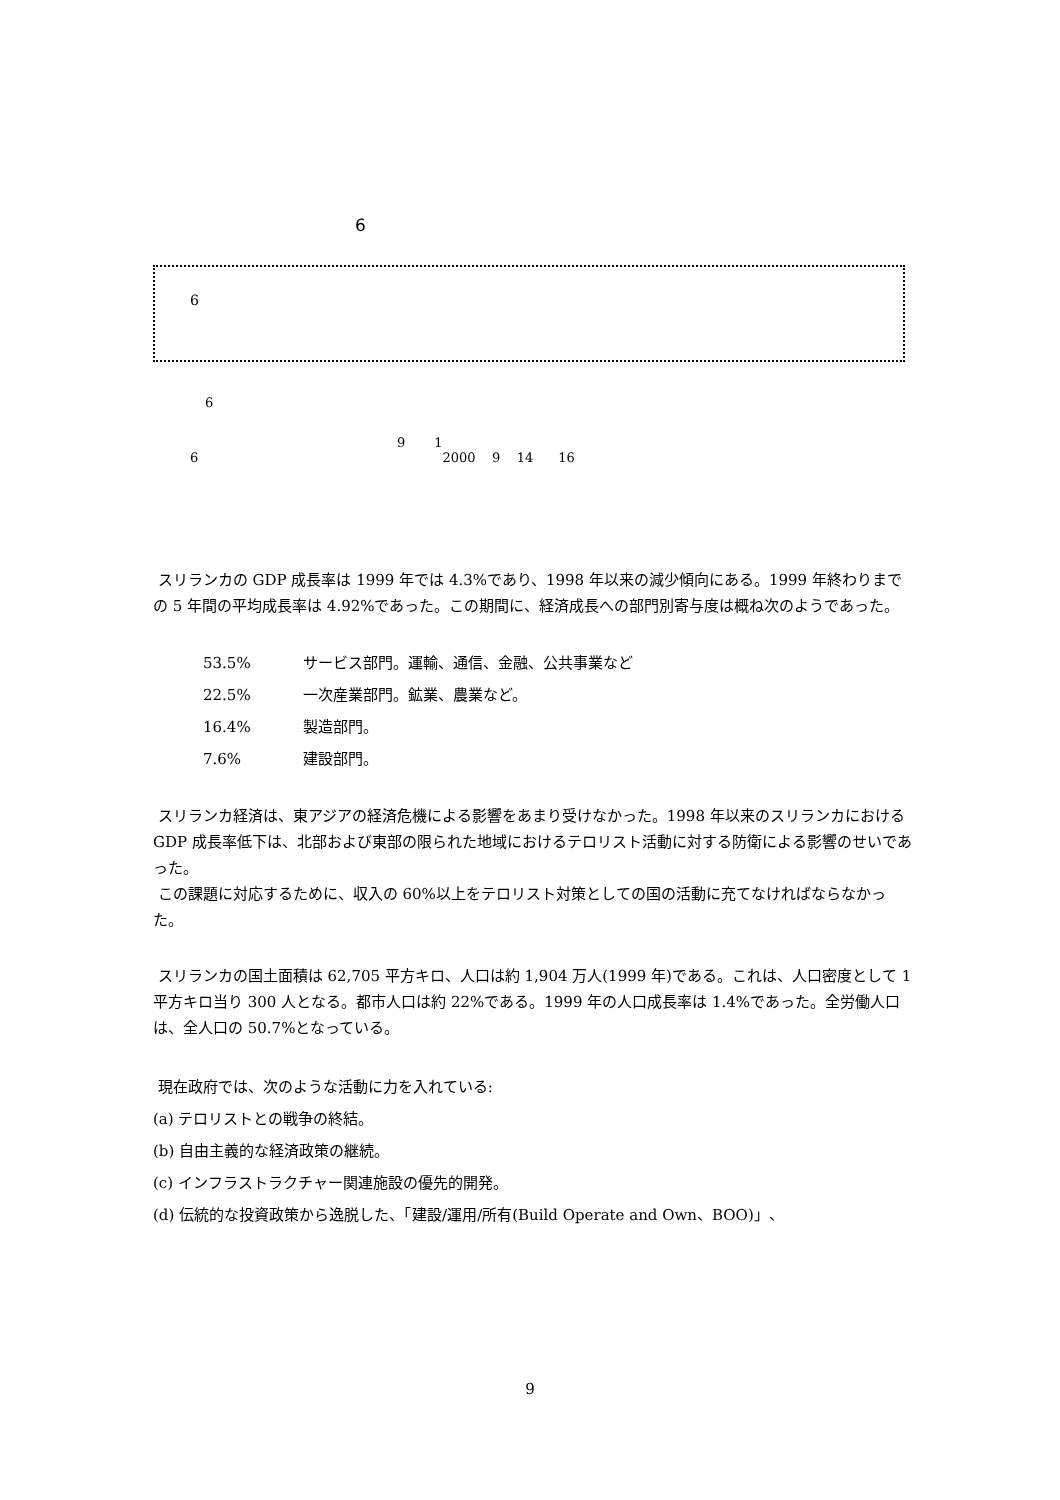6
6
6
9 1
6 2000 9 14 16
スリランカの GDP 成長率は 1999 年では 4.3%であり、1998 年以来の減少傾向にある。1999 年終わりまでの 5 年間の平均成長率は 4.92%であった。この期間に、経済成長への部門別寄与度は概ね次のようであった。
53.5% サービス部門。運輸、通信、金融、公共事業など
22.5% 一次産業部門。鉱業、農業など。
16.4% 製造部門。
7.6% 建設部門。
スリランカ経済は、東アジアの経済危機による影響をあまり受けなかった。1998 年以来のスリランカにおける GDP 成長率低下は、北部および東部の限られた地域におけるテロリスト活動に対する防衛による影響のせいであった。
この課題に対応するために、収入の 60%以上をテロリスト対策としての国の活動に充てなければならなかった。
スリランカの国土面積は 62,705 平方キロ、人口は約 1,904 万人(1999 年)である。これは、人口密度として 1 平方キロ当り 300 人となる。都市人口は約 22%である。1999 年の人口成長率は 1.4%であった。全労働人口は、全人口の 50.7%となっている。
現在政府では、次のような活動に力を入れている:
(a) テロリストとの戦争の終結。
(b) 自由主義的な経済政策の継続。
(c) インフラストラクチャー関連施設の優先的開発。
(d) 伝統的な投資政策から逸脱した、「建設/運用/所有(Build Operate and Own、BOO)」、
9